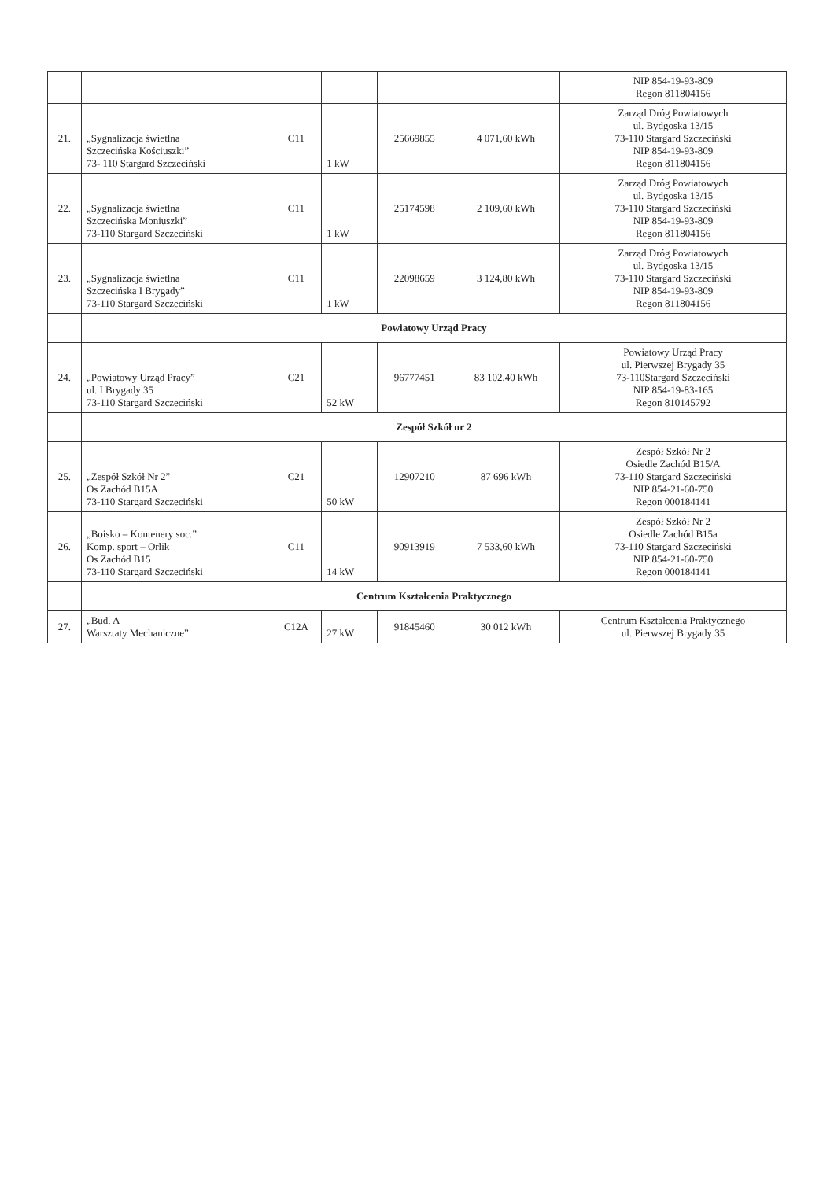| | | | | | | NIP 854-19-93-809 Regon 811804156 |
| 21. | „Sygnalizacja świetlna Szczecińska Kościuszki” 73- 110 Stargard Szczeciński | C11 | 1 kW | 25669855 | 4 071,60 kWh | Zarząd Dróg Powiatowych ul. Bydgoska 13/15 73-110 Stargard Szczeciński NIP 854-19-93-809 Regon 811804156 |
| 22. | „Sygnalizacja świetlna Szczecińska Moniuszki” 73-110 Stargard Szczeciński | C11 | 1 kW | 25174598 | 2 109,60 kWh | Zarząd Dróg Powiatowych ul. Bydgoska 13/15 73-110 Stargard Szczeciński NIP 854-19-93-809 Regon 811804156 |
| 23. | „Sygnalizacja świetlna Szczecińska I Brygady” 73-110 Stargard Szczeciński | C11 | 1 kW | 22098659 | 3 124,80 kWh | Zarząd Dróg Powiatowych ul. Bydgoska 13/15 73-110 Stargard Szczeciński NIP 854-19-93-809 Regon 811804156 |
| | Powiatowy Urząd Pracy | | | | | |
| 24. | „Powiatowy Urząd Pracy” ul. I Brygady 35 73-110 Stargard Szczeciński | C21 | 52 kW | 96777451 | 83 102,40 kWh | Powiatowy Urząd Pracy ul. Pierwszej Brygady 35 73-110Stargard Szczeciński NIP 854-19-83-165 Regon 810145792 |
| | Zespół Szkół nr 2 | | | | | |
| 25. | „Zespół Szkół Nr 2” Os Zachód B15A 73-110 Stargard Szczeciński | C21 | 50 kW | 12907210 | 87 696 kWh | Zespół Szkół Nr 2 Osiedle Zachód B15/A 73-110 Stargard Szczeciński NIP 854-21-60-750 Regon 000184141 |
| 26. | „Boisko – Kontenery soc.” Komp. sport – Orlik Os Zachód B15 73-110 Stargard Szczeciński | C11 | 14 kW | 90913919 | 7 533,60 kWh | Zespół Szkół Nr 2 Osiedle Zachód B15a 73-110 Stargard Szczeciński NIP 854-21-60-750 Regon 000184141 |
| | Centrum Kształcenia Praktycznego | | | | | |
| 27. | „Bud. A Warsztaty Mechaniczne” | C12A | 27 kW | 91845460 | 30 012 kWh | Centrum Kształcenia Praktycznego ul. Pierwszej Brygady 35 |